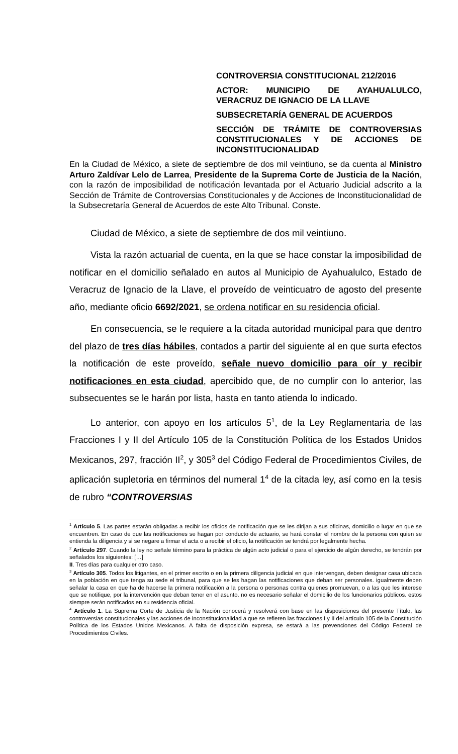CONTROVERSIA CONSTITUCIONAL 212/2016
ACTOR: MUNICIPIO DE AYAHUALULCO, VERACRUZ DE IGNACIO DE LA LLAVE
SUBSECRETARÍA GENERAL DE ACUERDOS
SECCIÓN DE TRÁMITE DE CONTROVERSIAS CONSTITUCIONALES Y DE ACCIONES DE INCONSTITUCIONALIDAD
En la Ciudad de México, a siete de septiembre de dos mil veintiuno, se da cuenta al Ministro Arturo Zaldívar Lelo de Larrea, Presidente de la Suprema Corte de Justicia de la Nación, con la razón de imposibilidad de notificación levantada por el Actuario Judicial adscrito a la Sección de Trámite de Controversias Constitucionales y de Acciones de Inconstitucionalidad de la Subsecretaría General de Acuerdos de este Alto Tribunal. Conste.
Ciudad de México, a siete de septiembre de dos mil veintiuno.
Vista la razón actuarial de cuenta, en la que se hace constar la imposibilidad de notificar en el domicilio señalado en autos al Municipio de Ayahualulco, Estado de Veracruz de Ignacio de la Llave, el proveído de veinticuatro de agosto del presente año, mediante oficio 6692/2021, se ordena notificar en su residencia oficial.
En consecuencia, se le requiere a la citada autoridad municipal para que dentro del plazo de tres días hábiles, contados a partir del siguiente al en que surta efectos la notificación de este proveído, señale nuevo domicilio para oír y recibir notificaciones en esta ciudad, apercibido que, de no cumplir con lo anterior, las subsecuentes se le harán por lista, hasta en tanto atienda lo indicado.
Lo anterior, con apoyo en los artículos 5<sup>1</sup>, de la Ley Reglamentaria de las Fracciones I y II del Artículo 105 de la Constitución Política de los Estados Unidos Mexicanos, 297, fracción II<sup>2</sup>, y 305<sup>3</sup> del Código Federal de Procedimientos Civiles, de aplicación supletoria en términos del numeral 1<sup>4</sup> de la citada ley, así como en la tesis de rubro “CONTROVERSIAS
<sup>1</sup> Artículo 5. Las partes estarán obligadas a recibir los oficios de notificación que se les dirijan a sus oficinas, domicilio o lugar en que se encuentren. En caso de que las notificaciones se hagan por conducto de actuario, se hará constar el nombre de la persona con quien se entienda la diligencia y si se negare a firmar el acta o a recibir el oficio, la notificación se tendrá por legalmente hecha.
<sup>2</sup> Artículo 297. Cuando la ley no señale término para la práctica de algún acto judicial o para el ejercicio de algún derecho, se tendrán por señalados los siguientes: […]
II. Tres días para cualquier otro caso.
<sup>3</sup> Artículo 305. Todos los litigantes, en el primer escrito o en la primera diligencia judicial en que intervengan, deben designar casa ubicada en la población en que tenga su sede el tribunal, para que se les hagan las notificaciones que deban ser personales. igualmente deben señalar la casa en que ha de hacerse la primera notificación a la persona o personas contra quienes promuevan, o a las que les interese que se notifique, por la intervención que deban tener en el asunto. no es necesario señalar el domicilio de los funcionarios públicos. estos siempre serán notificados en su residencia oficial.
<sup>4</sup> Artículo 1. La Suprema Corte de Justicia de la Nación conocerá y resolverá con base en las disposiciones del presente Título, las controversias constitucionales y las acciones de inconstitucionalidad a que se refieren las fracciones I y II del artículo 105 de la Constitución Política de los Estados Unidos Mexicanos. A falta de disposición expresa, se estará a las prevenciones del Código Federal de Procedimientos Civiles.